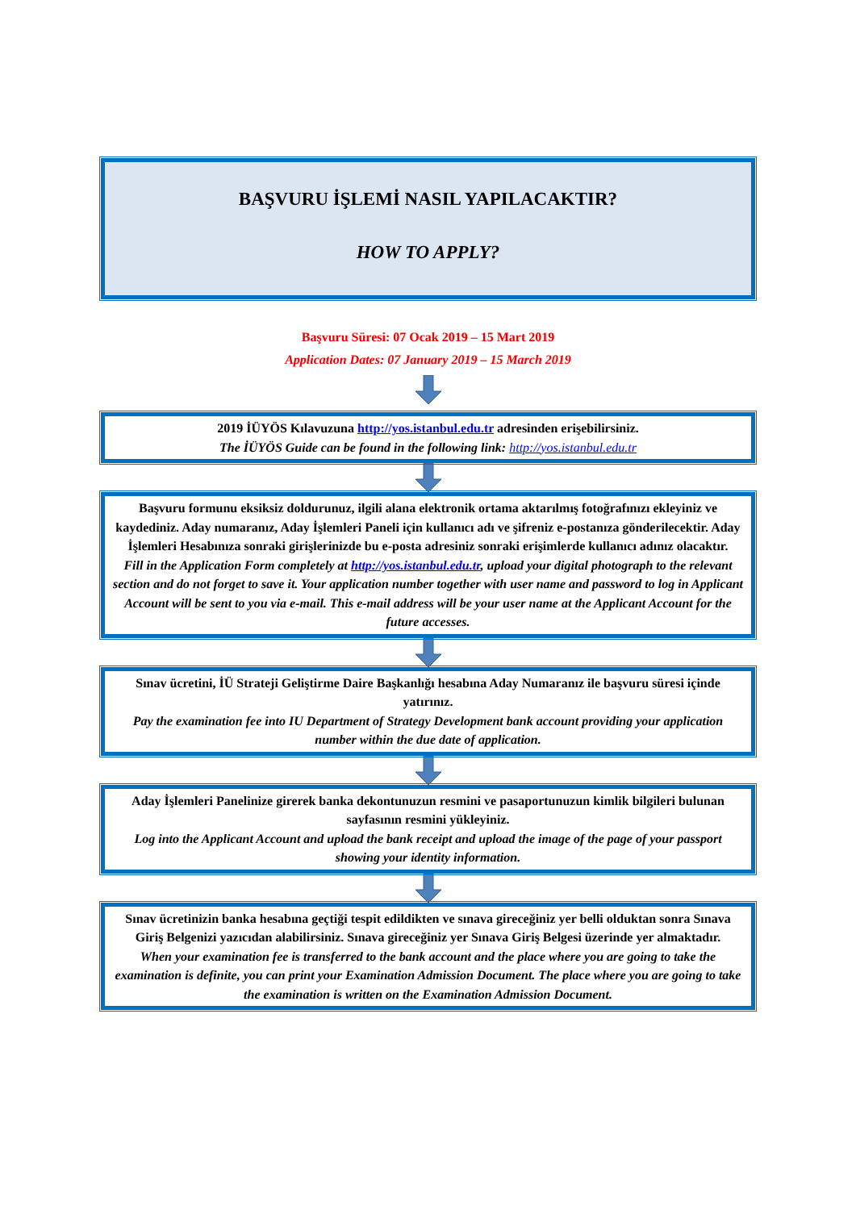BAŞVURU İŞLEMİ NASIL YAPILACAKTIR?
HOW TO APPLY?
Başvuru Süresi: 07 Ocak 2019 – 15 Mart 2019
Application Dates: 07 January 2019 – 15 March 2019
2019 İÜYÖS Kılavuzuna http://yos.istanbul.edu.tr adresinden erişebilirsiniz.
The İÜYÖS Guide can be found in the following link: http://yos.istanbul.edu.tr
Başvuru formunu eksiksiz doldurunuz, ilgili alana elektronik ortama aktarılmış fotoğrafınızı ekleyiniz ve kaydediniz. Aday numaranız, Aday İşlemleri Paneli için kullanıcı adı ve şifreniz e-postanıza gönderilecektir. Aday İşlemleri Hesabınıza sonraki girişlerinizde bu e-posta adresiniz sonraki erişimlerde kullanıcı adınız olacaktır.
Fill in the Application Form completely at http://yos.istanbul.edu.tr, upload your digital photograph to the relevant section and do not forget to save it. Your application number together with user name and password to log in Applicant Account will be sent to you via e-mail. This e-mail address will be your user name at the Applicant Account for the future accesses.
Sınav ücretini, İÜ Strateji Geliştirme Daire Başkanlığı hesabına Aday Numaranız ile başvuru süresi içinde yatırınız.
Pay the examination fee into IU Department of Strategy Development bank account providing your application number within the due date of application.
Aday İşlemleri Panelinize girerek banka dekontunuzun resmini ve pasaportunuzun kimlik bilgileri bulunan sayfasının resmini yükleyiniz.
Log into the Applicant Account and upload the bank receipt and upload the image of the page of your passport showing your identity information.
Sınav ücretinizin banka hesabına geçtiği tespit edildikten ve sınava gireceğiniz yer belli olduktan sonra Sınava Giriş Belgenizi yazıcıdan alabilirsiniz. Sınava gireceğiniz yer Sınava Giriş Belgesi üzerinde yer almaktadır.
When your examination fee is transferred to the bank account and the place where you are going to take the examination is definite, you can print your Examination Admission Document. The place where you are going to take the examination is written on the Examination Admission Document.